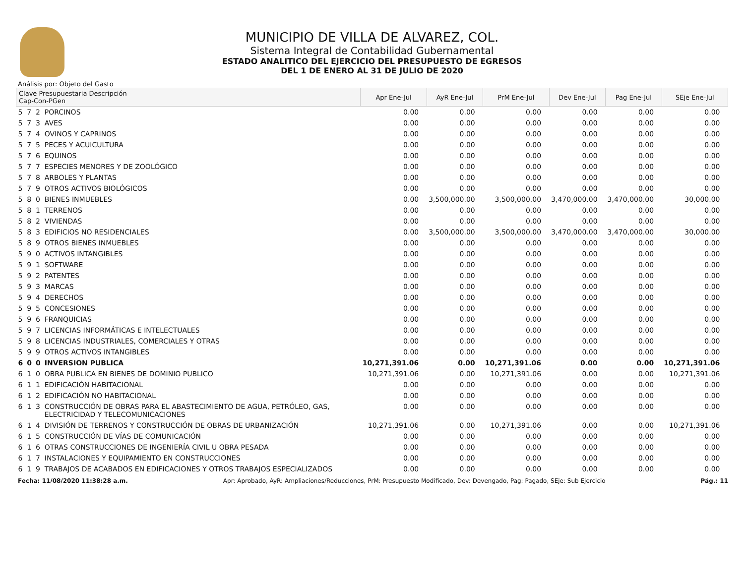MUNICIPIO DE VILLA DE ALVAREZ, COL.
Sistema Integral de Contabilidad Gubernamental
ESTADO ANALITICO DEL EJERCICIO DEL PRESUPUESTO DE EGRESOS
DEL 1 DE ENERO AL 31 DE JULIO DE 2020
Análisis por: Objeto del Gasto
| Clave Presupuestaria Descripción Cap-Con-PGen | | | | Apr Ene-Jul | AyR Ene-Jul | PrM Ene-Jul | Dev Ene-Jul | Pag Ene-Jul | SEje Ene-Jul |
| --- | --- | --- | --- | --- | --- | --- | --- | --- | --- |
| 5 | 7 | 2 | PORCINOS | 0.00 | 0.00 | 0.00 | 0.00 | 0.00 | 0.00 |
| 5 | 7 | 3 | AVES | 0.00 | 0.00 | 0.00 | 0.00 | 0.00 | 0.00 |
| 5 | 7 | 4 | OVINOS Y CAPRINOS | 0.00 | 0.00 | 0.00 | 0.00 | 0.00 | 0.00 |
| 5 | 7 | 5 | PECES Y ACUICULTURA | 0.00 | 0.00 | 0.00 | 0.00 | 0.00 | 0.00 |
| 5 | 7 | 6 | EQUINOS | 0.00 | 0.00 | 0.00 | 0.00 | 0.00 | 0.00 |
| 5 | 7 | 7 | ESPECIES MENORES Y DE ZOOLÓGICO | 0.00 | 0.00 | 0.00 | 0.00 | 0.00 | 0.00 |
| 5 | 7 | 8 | ARBOLES Y PLANTAS | 0.00 | 0.00 | 0.00 | 0.00 | 0.00 | 0.00 |
| 5 | 7 | 9 | OTROS ACTIVOS BIOLÓGICOS | 0.00 | 0.00 | 0.00 | 0.00 | 0.00 | 0.00 |
| 5 | 8 | 0 | BIENES INMUEBLES | 0.00 | 3,500,000.00 | 3,500,000.00 | 3,470,000.00 | 3,470,000.00 | 30,000.00 |
| 5 | 8 | 1 | TERRENOS | 0.00 | 0.00 | 0.00 | 0.00 | 0.00 | 0.00 |
| 5 | 8 | 2 | VIVIENDAS | 0.00 | 0.00 | 0.00 | 0.00 | 0.00 | 0.00 |
| 5 | 8 | 3 | EDIFICIOS NO RESIDENCIALES | 0.00 | 3,500,000.00 | 3,500,000.00 | 3,470,000.00 | 3,470,000.00 | 30,000.00 |
| 5 | 8 | 9 | OTROS BIENES INMUEBLES | 0.00 | 0.00 | 0.00 | 0.00 | 0.00 | 0.00 |
| 5 | 9 | 0 | ACTIVOS INTANGIBLES | 0.00 | 0.00 | 0.00 | 0.00 | 0.00 | 0.00 |
| 5 | 9 | 1 | SOFTWARE | 0.00 | 0.00 | 0.00 | 0.00 | 0.00 | 0.00 |
| 5 | 9 | 2 | PATENTES | 0.00 | 0.00 | 0.00 | 0.00 | 0.00 | 0.00 |
| 5 | 9 | 3 | MARCAS | 0.00 | 0.00 | 0.00 | 0.00 | 0.00 | 0.00 |
| 5 | 9 | 4 | DERECHOS | 0.00 | 0.00 | 0.00 | 0.00 | 0.00 | 0.00 |
| 5 | 9 | 5 | CONCESIONES | 0.00 | 0.00 | 0.00 | 0.00 | 0.00 | 0.00 |
| 5 | 9 | 6 | FRANQUICIAS | 0.00 | 0.00 | 0.00 | 0.00 | 0.00 | 0.00 |
| 5 | 9 | 7 | LICENCIAS INFORMÁTICAS E INTELECTUALES | 0.00 | 0.00 | 0.00 | 0.00 | 0.00 | 0.00 |
| 5 | 9 | 8 | LICENCIAS INDUSTRIALES, COMERCIALES Y OTRAS | 0.00 | 0.00 | 0.00 | 0.00 | 0.00 | 0.00 |
| 5 | 9 | 9 | OTROS ACTIVOS INTANGIBLES | 0.00 | 0.00 | 0.00 | 0.00 | 0.00 | 0.00 |
| 6 | 0 | 0 | INVERSION PUBLICA | 10,271,391.06 | 0.00 | 10,271,391.06 | 0.00 | 0.00 | 10,271,391.06 |
| 6 | 1 | 0 | OBRA PUBLICA EN BIENES DE DOMINIO PUBLICO | 10,271,391.06 | 0.00 | 10,271,391.06 | 0.00 | 0.00 | 10,271,391.06 |
| 6 | 1 | 1 | EDIFICACIÓN HABITACIONAL | 0.00 | 0.00 | 0.00 | 0.00 | 0.00 | 0.00 |
| 6 | 1 | 2 | EDIFICACIÓN NO HABITACIONAL | 0.00 | 0.00 | 0.00 | 0.00 | 0.00 | 0.00 |
| 6 | 1 | 3 | CONSTRUCCIÓN DE OBRAS PARA EL ABASTECIMIENTO DE AGUA, PETRÓLEO, GAS, ELECTRICIDAD Y TELECOMUNICACIONES | 0.00 | 0.00 | 0.00 | 0.00 | 0.00 | 0.00 |
| 6 | 1 | 4 | DIVISIÓN DE TERRENOS Y CONSTRUCCIÓN DE OBRAS DE URBANIZACIÓN | 10,271,391.06 | 0.00 | 10,271,391.06 | 0.00 | 0.00 | 10,271,391.06 |
| 6 | 1 | 5 | CONSTRUCCIÓN DE VÍAS DE COMUNICACIÓN | 0.00 | 0.00 | 0.00 | 0.00 | 0.00 | 0.00 |
| 6 | 1 | 6 | OTRAS CONSTRUCCIONES DE INGENIERÍA CIVIL U OBRA PESADA | 0.00 | 0.00 | 0.00 | 0.00 | 0.00 | 0.00 |
| 6 | 1 | 7 | INSTALACIONES Y EQUIPAMIENTO EN CONSTRUCCIONES | 0.00 | 0.00 | 0.00 | 0.00 | 0.00 | 0.00 |
| 6 | 1 | 9 | TRABAJOS DE ACABADOS EN EDIFICACIONES Y OTROS TRABAJOS ESPECIALIZADOS | 0.00 | 0.00 | 0.00 | 0.00 | 0.00 | 0.00 |
Fecha: 11/08/2020 11:38:28 a.m. Apr: Aprobado, AyR: Ampliaciones/Reducciones, PrM: Presupuesto Modificado, Dev: Devengado, Pag: Pagado, SEje: Sub Ejercicio Pág.: 11